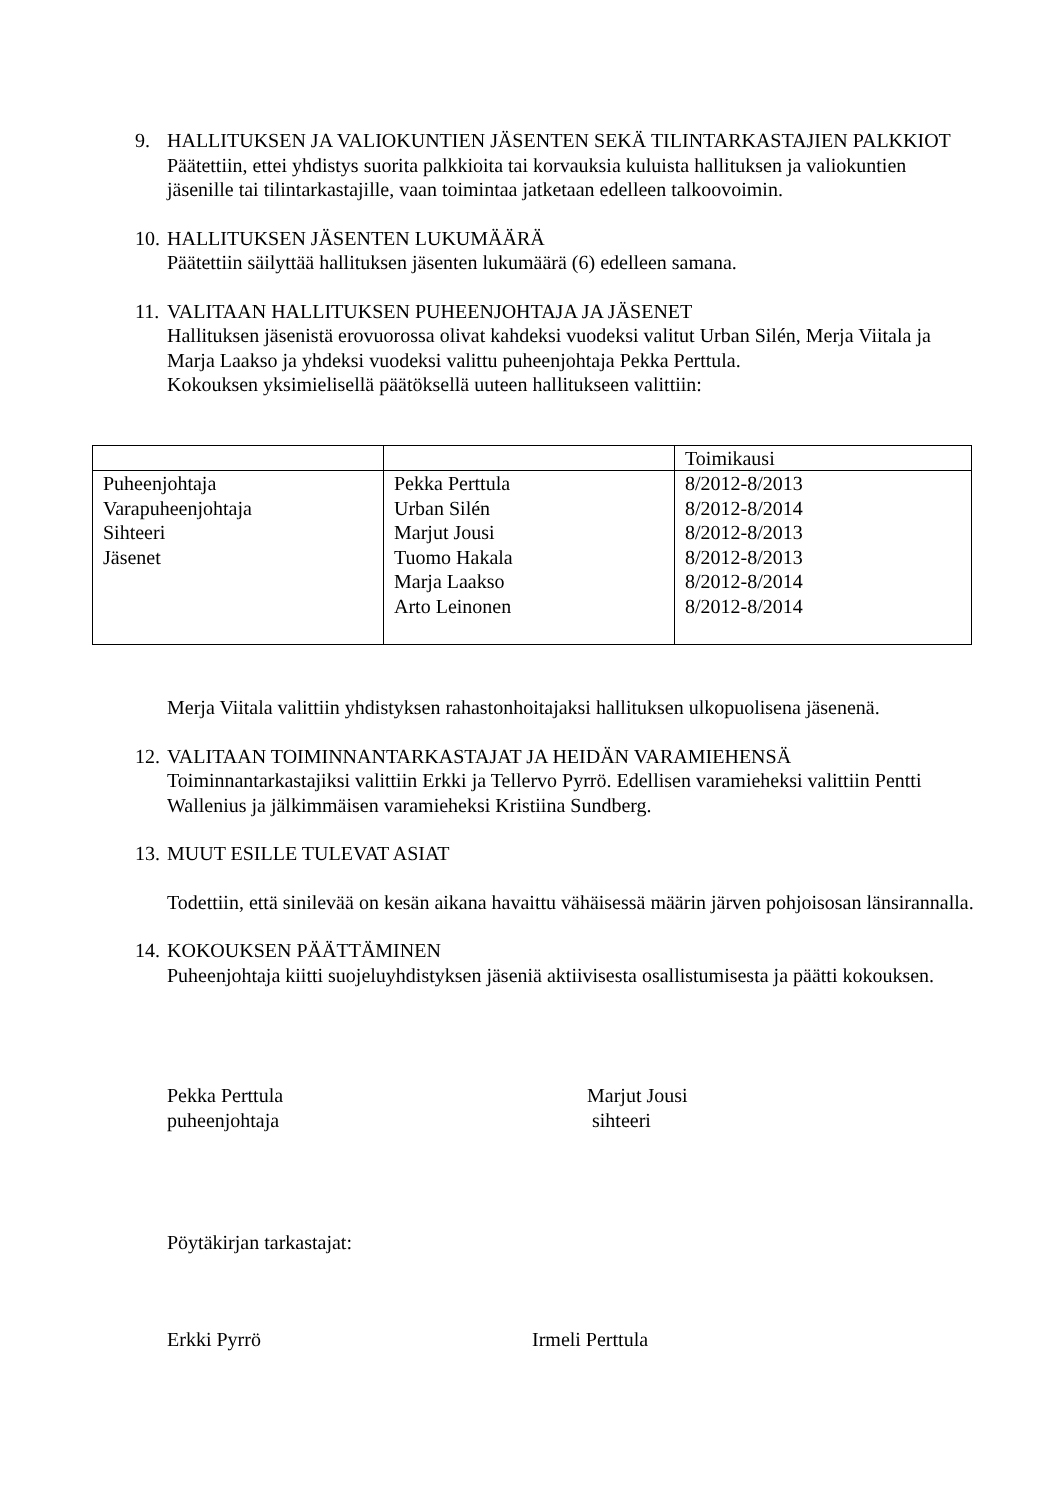9. HALLITUKSEN JA VALIOKUNTIEN JÄSENTEN SEKÄ TILINTARKASTAJIEN PALKKIOT
Päätettiin, ettei yhdistys suorita palkkioita tai korvauksia kuluista hallituksen ja valiokuntien jäsenille tai tilintarkastajille, vaan toimintaa jatketaan edelleen talkoovoimin.
10.
HALLITUKSEN JÄSENTEN LUKUMÄÄRÄ
Päätettiin säilyttää hallituksen jäsenten lukumäärä (6) edelleen samana.
11.
VALITAAN HALLITUKSEN PUHEENJOHTAJA JA JÄSENET
Hallituksen jäsenistä erovuorossa olivat kahdeksi vuodeksi valitut Urban Silén, Merja Viitala ja Marja Laakso ja yhdeksi vuodeksi valittu puheenjohtaja Pekka Perttula.
Kokouksen yksimielisellä päätöksellä uuteen hallitukseen valittiin:
| | | Toimikausi |
| Puheenjohtaja Varapuheenjohtaja Sihteeri Jäsenet | Pekka Perttula Urban Silén Marjut Jousi Tuomo Hakala Marja Laakso Arto Leinonen | 8/2012-8/2013 8/2012-8/2014 8/2012-8/2013 8/2012-8/2013 8/2012-8/2014 8/2012-8/2014 |
Merja Viitala valittiin yhdistyksen rahastonhoitajaksi hallituksen ulkopuolisena jäsenenä.
12.
VALITAAN TOIMINNANTARKASTAJAT JA HEIDÄN VARAMIEHENSÄ
Toiminnantarkastajiksi valittiin Erkki ja Tellervo Pyrrö. Edellisen varamieheksi valittiin Pentti Wallenius ja jälkimmäisen varamieheksi Kristiina Sundberg.
13.
MUUT ESILLE TULEVAT ASIAT
Todettiin, että sinilevää on kesän aikana havaittu vähäisessä määrin järven pohjoisosan länsirannalla.
14.
KOKOUKSEN PÄÄTTÄMINEN
Puheenjohtaja kiitti suojeluyhdistyksen jäseniä aktiivisesta osallistumisesta ja päätti kokouksen.
Pekka Perttula
puheenjohtaja
Marjut Jousi
sihteeri
Pöytäkirjan tarkastajat:
Erkki Pyrrö Irmeli Perttula